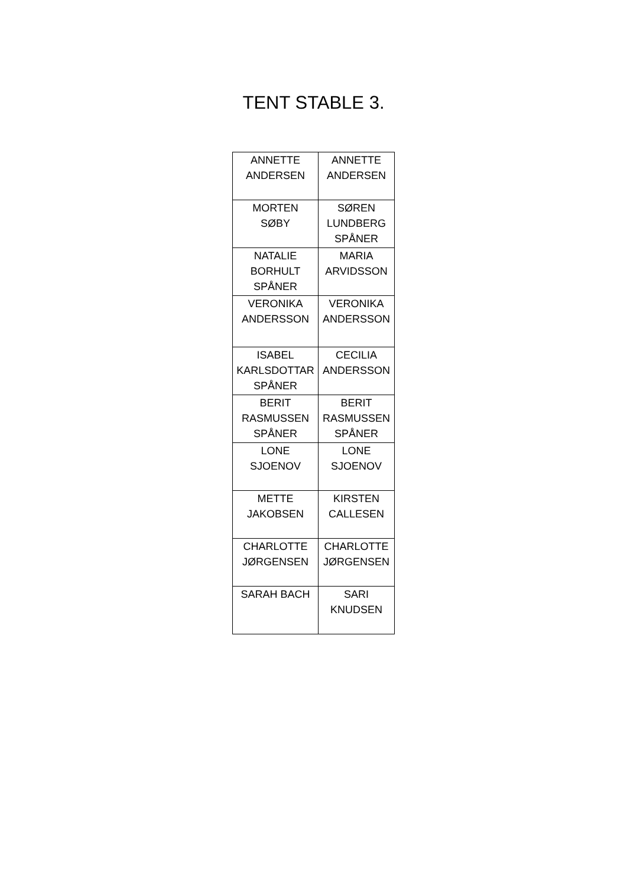TENT STABLE 3.
| ANNETTE ANDERSEN | ANNETTE ANDERSEN |
| MORTEN SØBY | SØREN LUNDBERG SPÅNER |
| NATALIE BORHULT SPÅNER | MARIA ARVIDSSON |
| VERONIKA ANDERSSON | VERONIKA ANDERSSON |
| ISABEL KARLSDOTTAR SPÅNER | CECILIA ANDERSSON |
| BERIT RASMUSSEN SPÅNER | BERIT RASMUSSEN SPÅNER |
| LONE SJOENOV | LONE SJOENOV |
| METTE JAKOBSEN | KIRSTEN CALLESEN |
| CHARLOTTE JØRGENSEN | CHARLOTTE JØRGENSEN |
| SARAH BACH | SARI KNUDSEN |